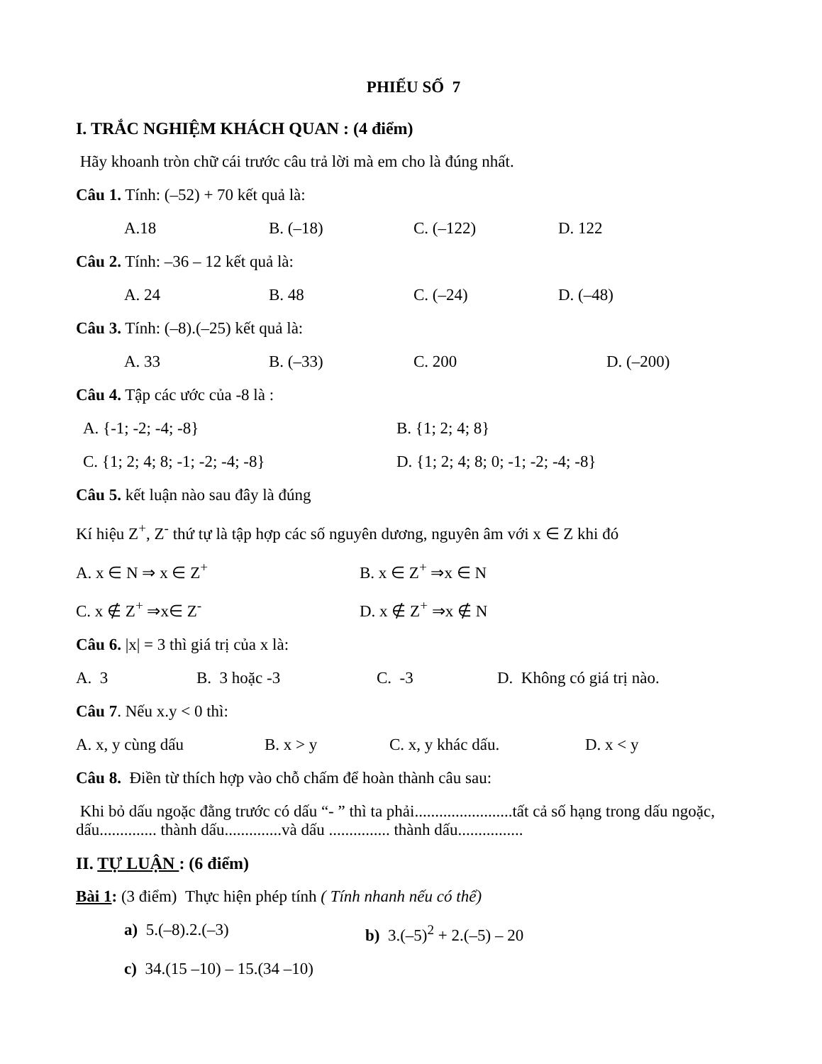PHIẾU SỐ 7
I. TRẮC NGHIỆM KHÁCH QUAN : (4 điểm)
Hãy khoanh tròn chữ cái trước câu trả lời mà em cho là đúng nhất.
Câu 1. Tính: (–52) + 70 kết quả là:
A.18 B. (–18) C. (–122) D. 122
Câu 2. Tính: –36 – 12 kết quả là:
A. 24 B. 48 C. (–24) D. (–48)
Câu 3. Tính: (–8).(–25) kết quả là:
A. 33 B. (–33) C. 200 D. (–200)
Câu 4. Tập các ước của -8 là :
A. {-1; -2; -4; -8} B. {1; 2; 4; 8}
C. {1; 2; 4; 8; -1; -2; -4; -8} D. {1; 2; 4; 8; 0; -1; -2; -4; -8}
Câu 5. kết luận nào sau đây là đúng
Kí hiệu Z<sup>+</sup>, Z<sup>-</sup> thứ tự là tập hợp các số nguyên dương, nguyên âm với x ∈ Z khi đó
A. x ∈ N ⇒ x ∈ Z<sup>+</sup> B. x ∈ Z<sup>+</sup> ⇒x ∈ N
C. x ∉ Z<sup>+</sup> ⇒x∈ Z<sup>-</sup> D. x ∉ Z<sup>+</sup> ⇒x ∉ N
Câu 6. |x| = 3 thì giá trị của x là:
A. 3 B. 3 hoặc -3 C. -3 D. Không có giá trị nào.
Câu 7. Nếu x.y < 0 thì:
A. x, y cùng dấu B. x > y C. x, y khác dấu. D. x < y
Câu 8. Điền từ thích hợp vào chỗ chấm để hoàn thành câu sau:
Khi bỏ dấu ngoặc đằng trước có dấu “- ” thì ta phải........................tất cả số hạng trong dấu ngoặc, dấu.............. thành dấu..............và dấu ............... thành dấu................
II. TỰ LUẬN : (6 điểm)
Bài 1: (3 điểm) Thực hiện phép tính ( Tính nhanh nếu có thể)
a) 5.(–8).2.(–3) b) 3.(–5)<sup>2</sup> + 2.(–5) – 20
c) 34.(15 –10) – 15.(34 –10)